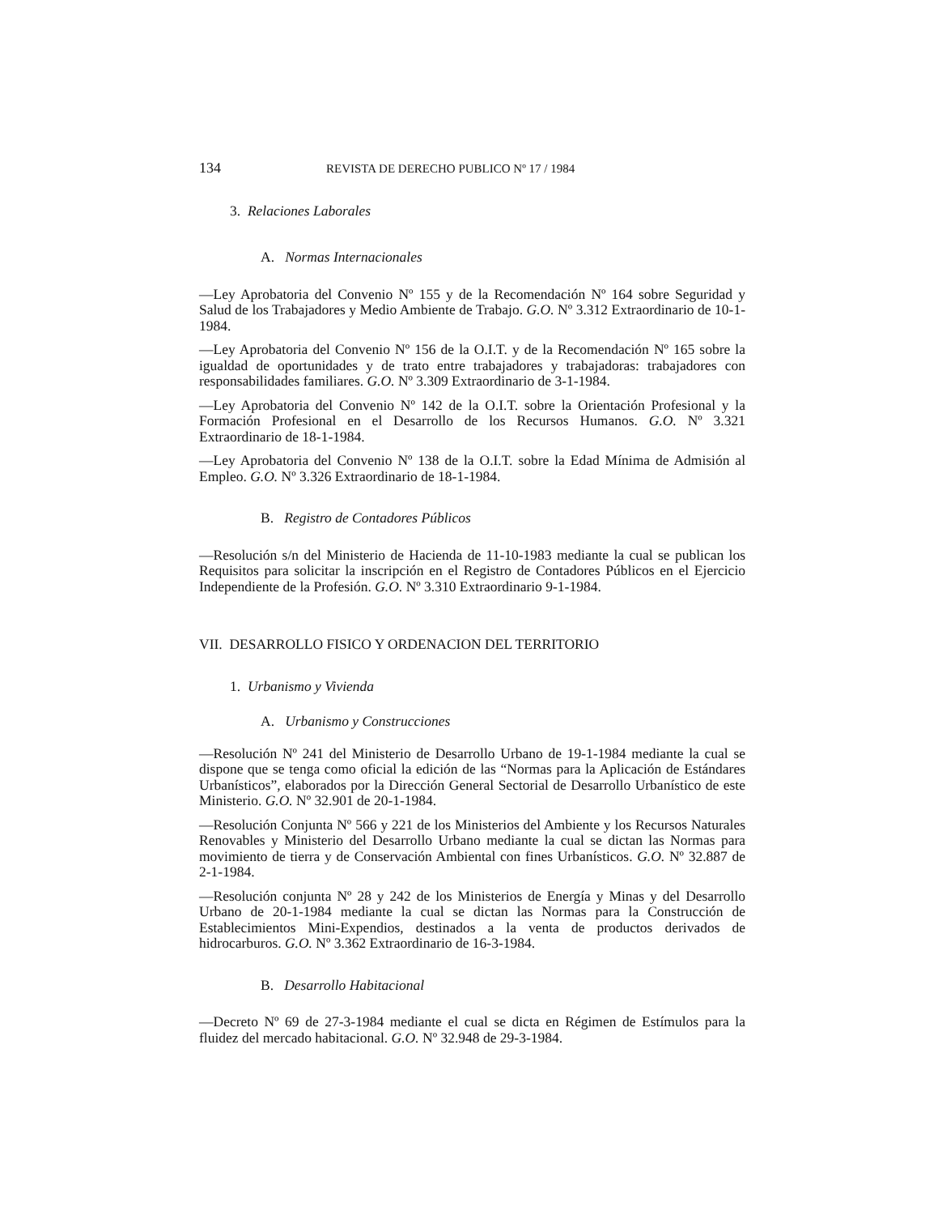134 REVISTA DE DERECHO PUBLICO Nº 17 / 1984
3. Relaciones Laborales
A. Normas Internacionales
—Ley Aprobatoria del Convenio Nº 155 y de la Recomendación Nº 164 sobre Seguridad y Salud de los Trabajadores y Medio Ambiente de Trabajo. G.O. Nº 3.312 Extraordinario de 10-1-1984.
—Ley Aprobatoria del Convenio Nº 156 de la O.I.T. y de la Recomendación Nº 165 sobre la igualdad de oportunidades y de trato entre trabajadores y trabajadoras: trabajadores con responsabilidades familiares. G.O. Nº 3.309 Extraordinario de 3-1-1984.
—Ley Aprobatoria del Convenio Nº 142 de la O.I.T. sobre la Orientación Profesional y la Formación Profesional en el Desarrollo de los Recursos Humanos. G.O. Nº 3.321 Extraordinario de 18-1-1984.
—Ley Aprobatoria del Convenio Nº 138 de la O.I.T. sobre la Edad Mínima de Admisión al Empleo. G.O. Nº 3.326 Extraordinario de 18-1-1984.
B. Registro de Contadores Públicos
—Resolución s/n del Ministerio de Hacienda de 11-10-1983 mediante la cual se publican los Requisitos para solicitar la inscripción en el Registro de Contadores Públicos en el Ejercicio Independiente de la Profesión. G.O. Nº 3.310 Extraordinario 9-1-1984.
VII. DESARROLLO FISICO Y ORDENACION DEL TERRITORIO
1. Urbanismo y Vivienda
A. Urbanismo y Construcciones
—Resolución Nº 241 del Ministerio de Desarrollo Urbano de 19-1-1984 mediante la cual se dispone que se tenga como oficial la edición de las “Normas para la Aplicación de Estándares Urbanísticos”, elaborados por la Dirección General Sectorial de Desarrollo Urbanístico de este Ministerio. G.O. Nº 32.901 de 20-1-1984.
—Resolución Conjunta Nº 566 y 221 de los Ministerios del Ambiente y los Recursos Naturales Renovables y Ministerio del Desarrollo Urbano mediante la cual se dictan las Normas para movimiento de tierra y de Conservación Ambiental con fines Urbanísticos. G.O. Nº 32.887 de 2-1-1984.
—Resolución conjunta Nº 28 y 242 de los Ministerios de Energía y Minas y del Desarrollo Urbano de 20-1-1984 mediante la cual se dictan las Normas para la Construcción de Establecimientos Mini-Expendios, destinados a la venta de productos derivados de hidrocarburos. G.O. Nº 3.362 Extraordinario de 16-3-1984.
B. Desarrollo Habitacional
—Decreto Nº 69 de 27-3-1984 mediante el cual se dicta en Régimen de Estímulos para la fluidez del mercado habitacional. G.O. Nº 32.948 de 29-3-1984.